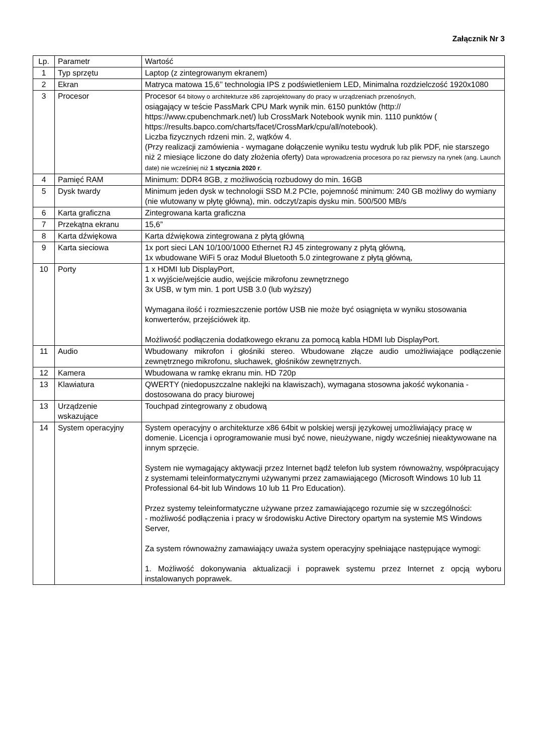Załącznik Nr 3
| Lp. | Parametr | Wartość |
| 1 | Typ sprzętu | Laptop (z zintegrowanym ekranem) |
| 2 | Ekran | Matryca matowa 15,6’’ technologia IPS z podświetleniem LED, Minimalna rozdzielczość 1920x1080 |
| 3 | Procesor | Procesor 64 bitowy o architekturze x86 zaprojektowany do pracy w urządzeniach przenośnych, osiągający w teście PassMark CPU Mark wynik min. 6150 punktów (http:// https://www.cpubenchmark.net/) lub CrossMark Notebook wynik min. 1110 punktów ( https://results.bapco.com/charts/facet/CrossMark/cpu/all/notebook). Liczba fizycznych rdzeni min. 2, wątków 4. (Przy realizacji zamówienia - wymagane dołączenie wyniku testu wydruk lub plik PDF, nie starszego niż 2 miesiące liczone do daty złożenia oferty) Data wprowadzenia procesora po raz pierwszy na rynek (ang. Launch date) nie wcześniej niż 1 stycznia 2020 r . |
| 4 | Pamięć RAM | Minimum: DDR4 8GB, z możliwością rozbudowy do min. 16GB |
| 5 | Dysk twardy | Minimum jeden dysk w technologii SSD M.2 PCIe, pojemność minimum: 240 GB możliwy do wymiany (nie wlutowany w płytę główną), min. odczyt/zapis dysku min. 500/500 MB/s |
| 6 | Karta graficzna | Zintegrowana karta graficzna |
| 7 | Przekątna ekranu | 15,6” |
| 8 | Karta dźwiękowa | Karta dźwiękowa zintegrowana z płytą główną |
| 9 | Karta sieciowa | 1x port sieci LAN 10/100/1000 Ethernet RJ 45 zintegrowany z płytą główną, 1x wbudowane WiFi 5 oraz Moduł Bluetooth 5.0 zintegrowane z płytą główną, |
| 10 | Porty | 1 x HDMI lub DisplayPort, 1 x wyjście/wejście audio, wejście mikrofonu zewnętrznego 3x USB, w tym min. 1 port USB 3.0 (lub wyższy) Wymagana ilość i rozmieszczenie portów USB nie może być osiągnięta w wyniku stosowania konwerterów, przejściówek itp. Możliwość podłączenia dodatkowego ekranu za pomocą kabla HDMI lub DisplayPort. |
| 11 | Audio | Wbudowany mikrofon i głośniki stereo. Wbudowane złącze audio umożliwiające podłączenie zewnętrznego mikrofonu, słuchawek, głośników zewnętrznych. |
| 12 | Kamera | Wbudowana w ramkę ekranu min. HD 720p |
| 13 | Klawiatura | QWERTY (niedopuszczalne naklejki na klawiszach), wymagana stosowna jakość wykonania - dostosowana do pracy biurowej |
| 13 | Urządzenie wskazujące | Touchpad zintegrowany z obudową |
| 14 | System operacyjny | System operacyjny o architekturze x86 64bit w polskiej wersji językowej umożliwiający pracę w domenie. Licencja i oprogramowanie musi być nowe, nieużywane, nigdy wcześniej nieaktywowane na innym sprzęcie. System nie wymagający aktywacji przez Internet bądź telefon lub system równoważny, współpracujący z systemami teleinformatycznymi używanymi przez zamawiającego (Microsoft Windows 10 lub 11 Professional 64-bit lub Windows 10 lub 11 Pro Education). Przez systemy teleinformatyczne używane przez zamawiającego rozumie się w szczególności: - możliwość podłączenia i pracy w środowisku Active Directory opartym na systemie MS Windows Server, Za system równoważny zamawiający uważa system operacyjny spełniające następujące wymogi: 1. Możliwość dokonywania aktualizacji i poprawek systemu przez Internet z opcją wyboru instalowanych poprawek. |